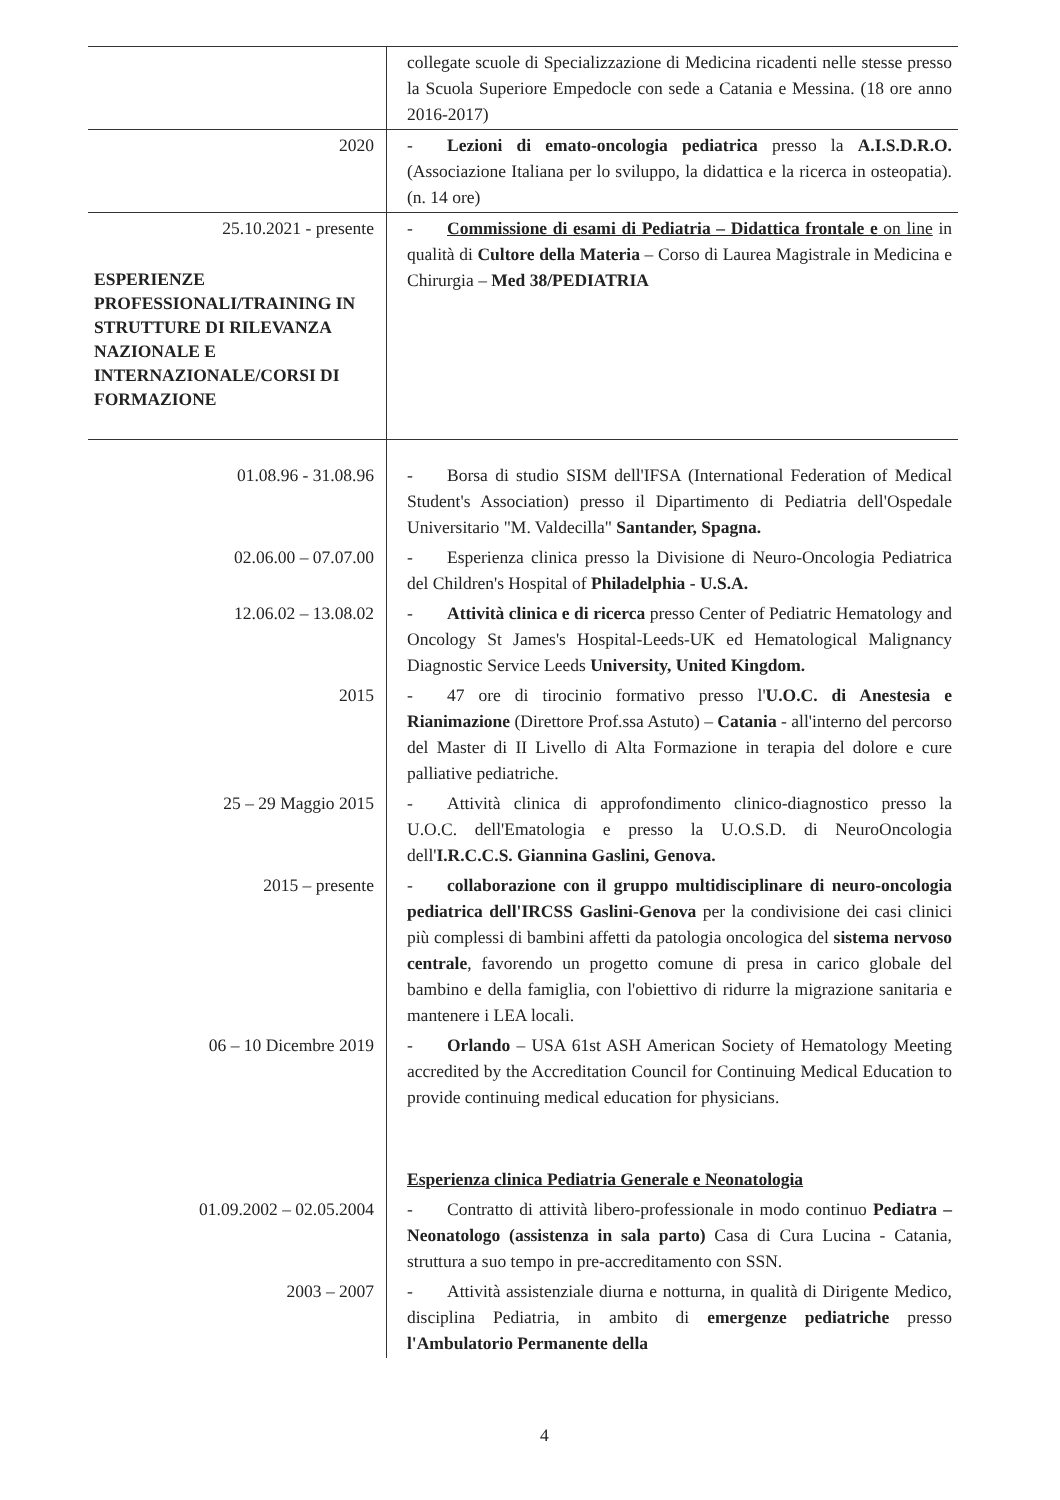| | collegate scuole di Specializzazione di Medicina ricadenti nelle stesse presso la Scuola Superiore Empedocle con sede a Catania e Messina. (18 ore anno 2016-2017) |
| 2020 | - Lezioni di emato-oncologia pediatrica presso la A.I.S.D.R.O. (Associazione Italiana per lo sviluppo, la didattica e la ricerca in osteopatia). (n. 14 ore) |
| 25.10.2021 - presente ESPERIENZE PROFESSIONALI/TRAINING IN STRUTTURE DI RILEVANZA NAZIONALE E INTERNAZIONALE/CORSI DI FORMAZIONE | - Commissione di esami di Pediatria – Didattica frontale e on line in qualità di Cultore della Materia – Corso di Laurea Magistrale in Medicina e Chirurgia – Med 38/PEDIATRIA |
| 01.08.96 - 31.08.96 | - Borsa di studio SISM dell'IFSA (International Federation of Medical Student's Association) presso il Dipartimento di Pediatria dell'Ospedale Universitario "M. Valdecilla" Santander, Spagna. |
| 02.06.00 – 07.07.00 | - Esperienza clinica presso la Divisione di Neuro-Oncologia Pediatrica del Children's Hospital of Philadelphia - U.S.A. |
| 12.06.02 – 13.08.02 | - Attività clinica e di ricerca presso Center of Pediatric Hematology and Oncology St James's Hospital-Leeds-UK ed Hematological Malignancy Diagnostic Service Leeds University, United Kingdom. |
| 2015 | - 47 ore di tirocinio formativo presso l' U.O.C. di Anestesia e Rianimazione (Direttore Prof.ssa Astuto) – Catania - all'interno del percorso del Master di II Livello di Alta Formazione in terapia del dolore e cure palliative pediatriche. |
| 25 – 29 Maggio 2015 | - Attività clinica di approfondimento clinico-diagnostico presso la U.O.C. dell'Ematologia e presso la U.O.S.D. di NeuroOncologia dell' I.R.C.C.S. Giannina Gaslini, Genova. |
| 2015 – presente | - collaborazione con il gruppo multidisciplinare di neuro-oncologia pediatrica dell'IRCSS Gaslini-Genova per la condivisione dei casi clinici più complessi di bambini affetti da patologia oncologica del sistema nervoso centrale , favorendo un progetto comune di presa in carico globale del bambino e della famiglia, con l'obiettivo di ridurre la migrazione sanitaria e mantenere i LEA locali. |
| 06 – 10 Dicembre 2019 | - Orlando – USA 61st ASH American Society of Hematology Meeting accredited by the Accreditation Council for Continuing Medical Education to provide continuing medical education for physicians. |
| | Esperienza clinica Pediatria Generale e Neonatologia |
| 01.09.2002 – 02.05.2004 | - Contratto di attività libero-professionale in modo continuo Pediatra – Neonatologo (assistenza in sala parto) Casa di Cura Lucina - Catania, struttura a suo tempo in pre-accreditamento con SSN. |
| 2003 – 2007 | - Attività assistenziale diurna e notturna, in qualità di Dirigente Medico, disciplina Pediatria, in ambito di emergenze pediatriche presso l'Ambulatorio Permanente della |
4